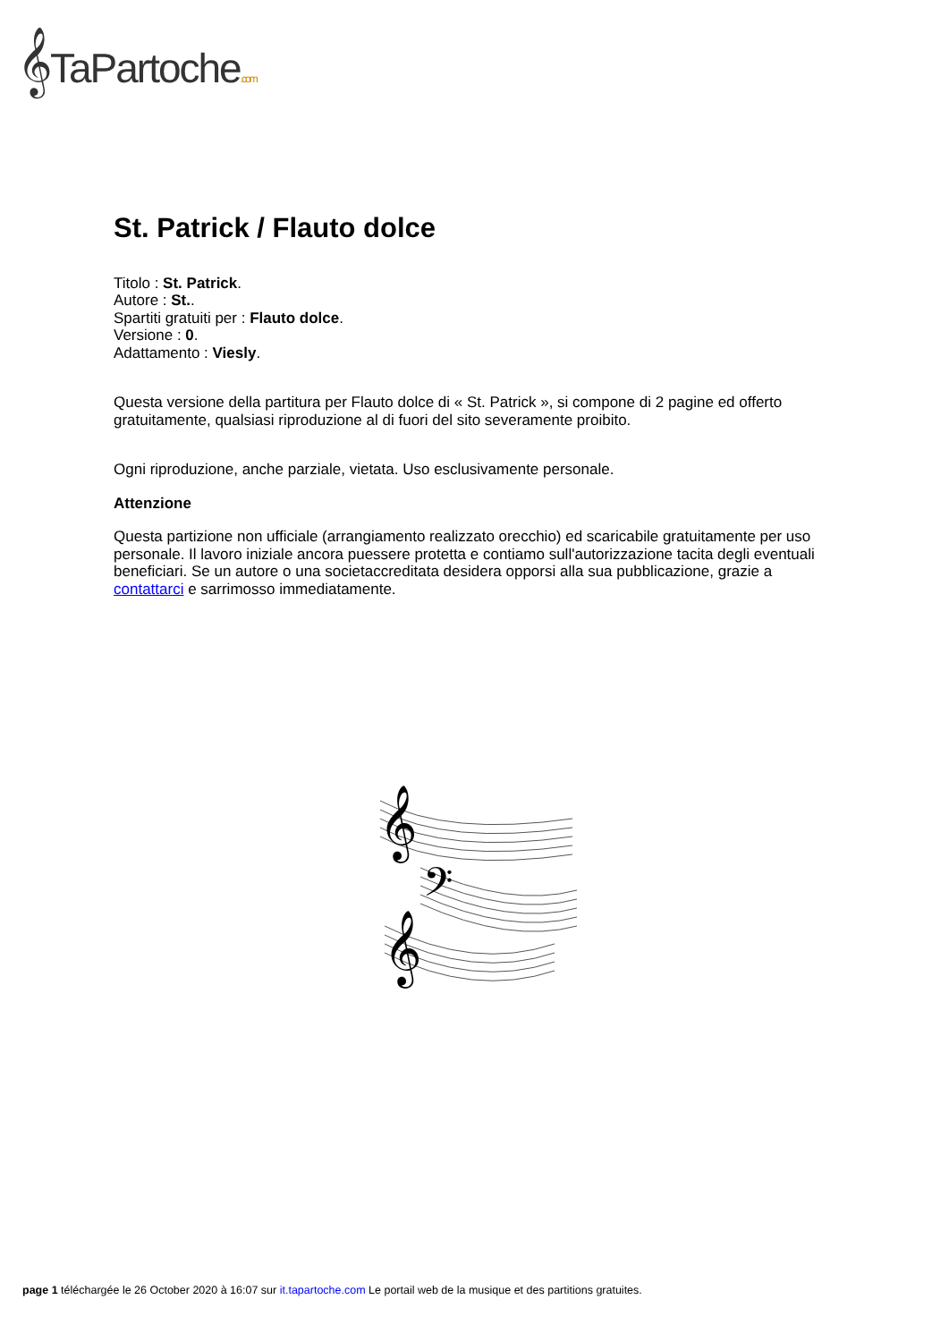𝄞TaPartoche.com
St. Patrick / Flauto dolce
Titolo : St. Patrick.
Autore : St..
Spartiti gratuiti per : Flauto dolce.
Versione : 0.
Adattamento : Viesly.
Questa versione della partitura per Flauto dolce di « St. Patrick », si compone di 2 pagine ed offerto gratuitamente, qualsiasi riproduzione al di fuori del sito severamente proibito.
Ogni riproduzione, anche parziale, vietata. Uso esclusivamente personale.
Attenzione
Questa partizione non ufficiale (arrangiamento realizzato orecchio) ed scaricabile gratuitamente per uso personale. Il lavoro iniziale ancora puessere protetta e contiamo sull'autorizzazione tacita degli eventuali beneficiari. Se un autore o una societaccreditata desidera opporsi alla sua pubblicazione, grazie a contattarci e sarrimosso immediatamente.
𝄞
𝄢
𝄞
page 1 téléchargée le 26 October 2020 à 16:07 sur it.tapartoche.com Le portail web de la musique et des partitions gratuites.